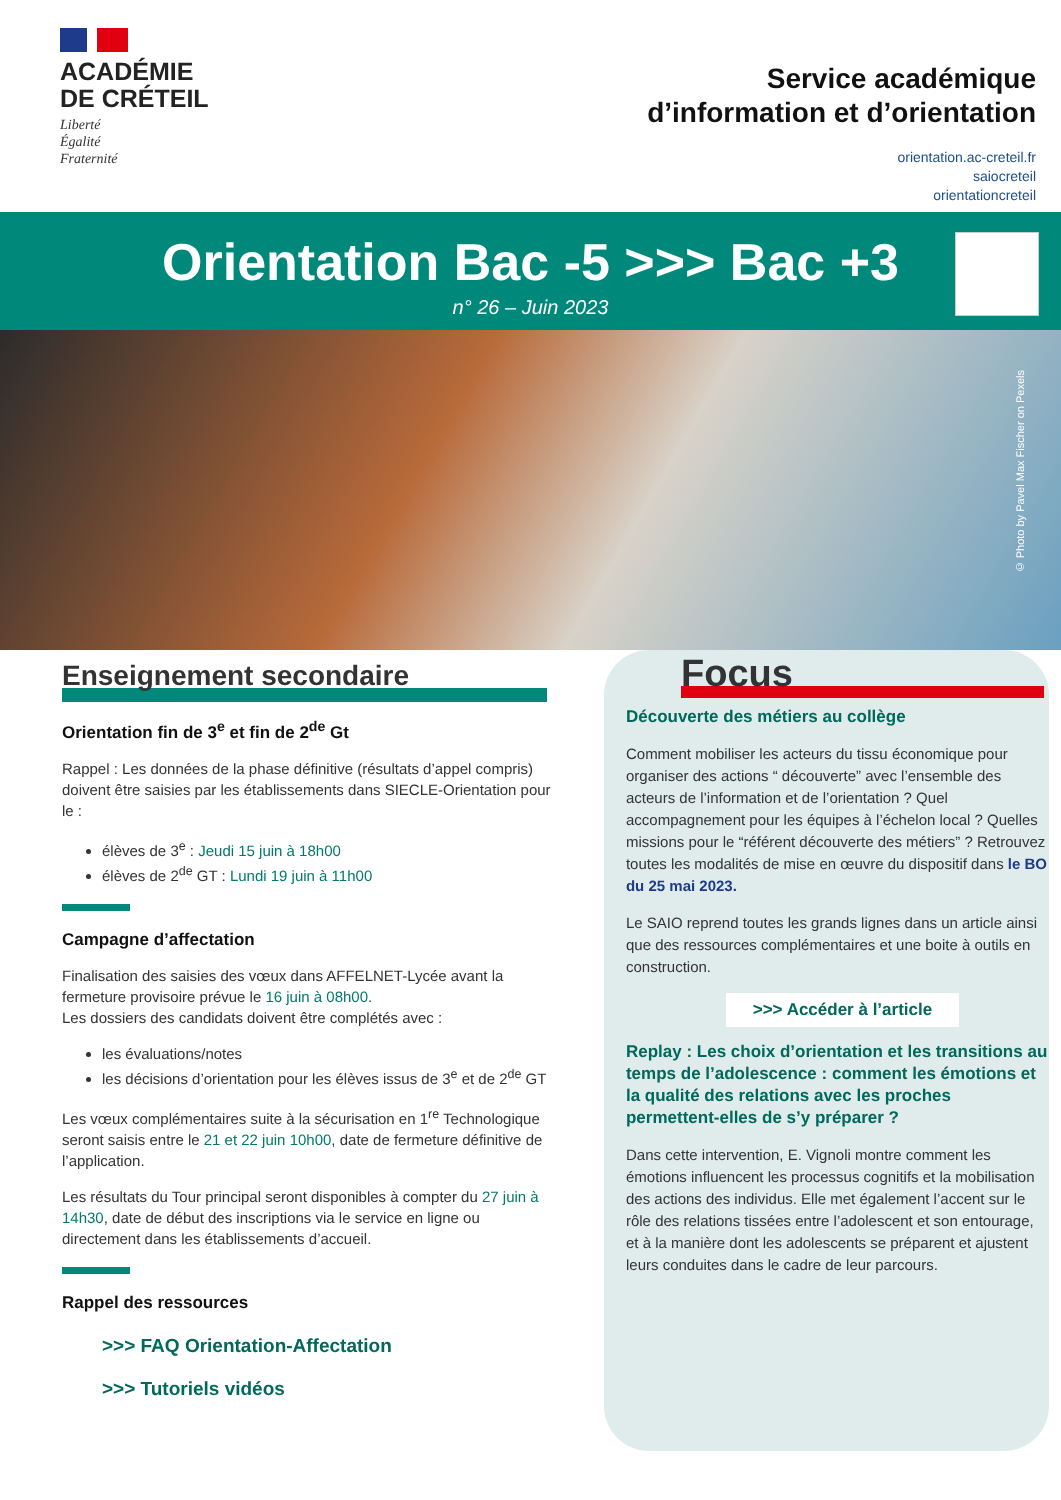ACADÉMIE
DE CRÉTEIL
Liberté
Égalité
Fraternité
Service académique
d’information et d’orientation
orientation.ac-creteil.fr
saiocreteil
orientationcreteil
Orientation Bac -5 >>> Bac +3
n° 26 – Juin 2023
© Photo by Pavel Max Fischer on Pexels
Enseignement secondaire
Orientation fin de 3<sup>e</sup> et fin de 2<sup>de</sup> Gt
Rappel : Les données de la phase définitive (résultats d’appel compris) doivent être saisies par les établissements dans SIECLE-Orientation pour le :
élèves de 3<sup>e</sup> : Jeudi 15 juin à 18h00
élèves de 2<sup>de</sup> GT : Lundi 19 juin à 11h00
Campagne d’affectation
Finalisation des saisies des vœux dans AFFELNET-Lycée avant la fermeture provisoire prévue le 16 juin à 08h00.
Les dossiers des candidats doivent être complétés avec :
les évaluations/notes
les décisions d’orientation pour les élèves issus de 3<sup>e</sup> et de 2<sup>de</sup> GT
Les vœux complémentaires suite à la sécurisation en 1<sup>re</sup> Technologique seront saisis entre le 21 et 22 juin 10h00, date de fermeture définitive de l’application.
Les résultats du Tour principal seront disponibles à compter du 27 juin à 14h30, date de début des inscriptions via le service en ligne ou directement dans les établissements d’accueil.
Rappel des ressources
>>> FAQ Orientation-Affectation
>>> Tutoriels vidéos
Focus
Découverte des métiers au collège
Comment mobiliser les acteurs du tissu économique pour organiser des actions “ découverte” avec l’ensemble des acteurs de l’information et de l’orientation ? Quel accompagnement pour les équipes à l’échelon local ? Quelles missions pour le “référent découverte des métiers” ? Retrouvez toutes les modalités de mise en œuvre du dispositif dans le BO du 25 mai 2023.
Le SAIO reprend toutes les grands lignes dans un article ainsi que des ressources complémentaires et une boite à outils en construction.
>>> Accéder à l’article
Replay : Les choix d’orientation et les transitions au temps de l’adolescence : comment les émotions et la qualité des relations avec les proches permettent-elles de s’y préparer ?
Dans cette intervention, E. Vignoli montre comment les émotions influencent les processus cognitifs et la mobilisation des actions des individus. Elle met également l’accent sur le rôle des relations tissées entre l’adolescent et son entourage, et à la manière dont les adolescents se préparent et ajustent leurs conduites dans le cadre de leur parcours.